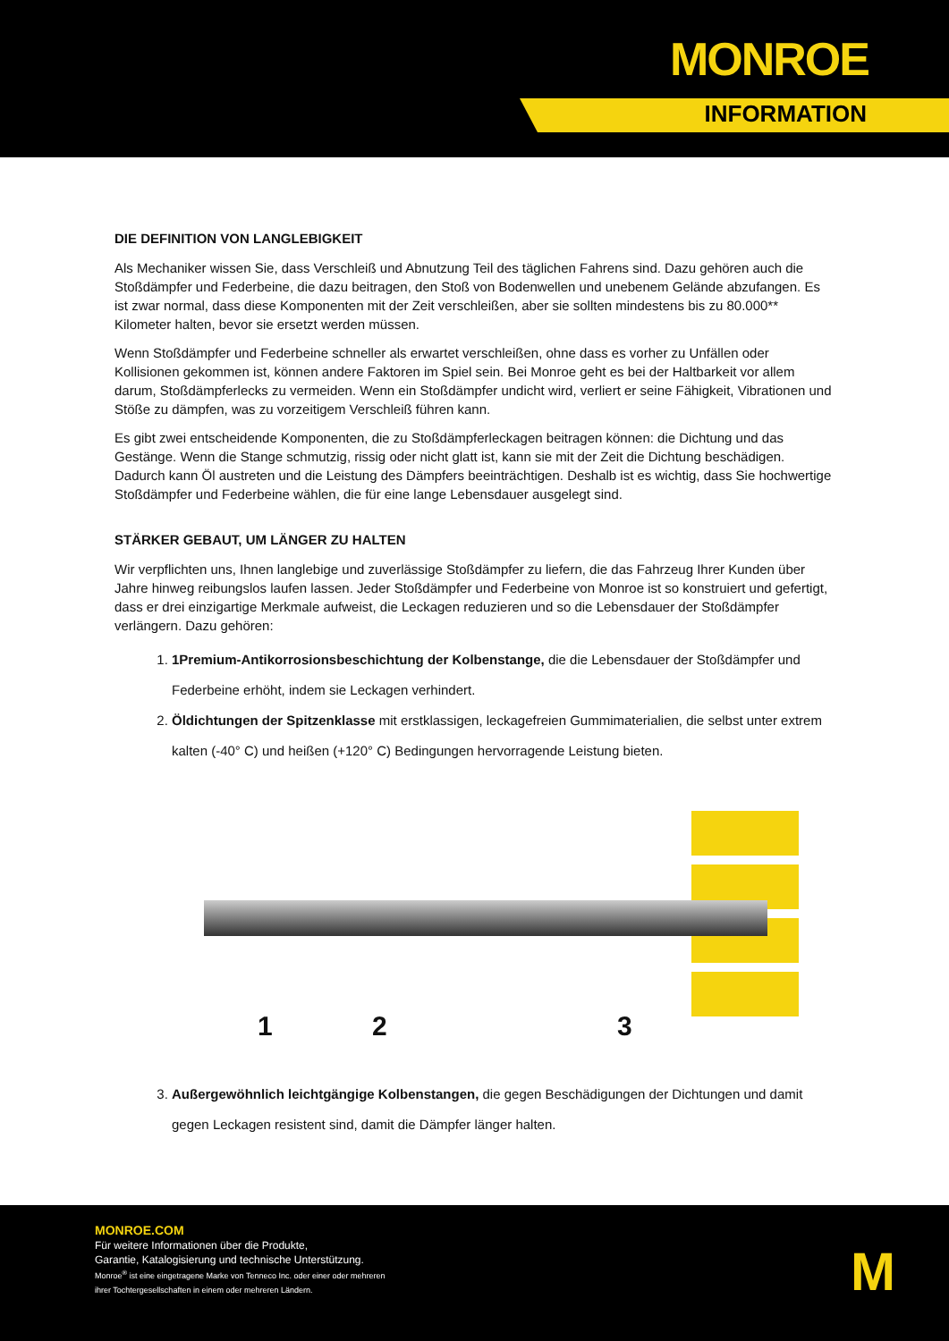MONROE
INFORMATION
DIE DEFINITION VON LANGLEBIGKEIT
Als Mechaniker wissen Sie, dass Verschleiß und Abnutzung Teil des täglichen Fahrens sind. Dazu gehören auch die Stoßdämpfer und Federbeine, die dazu beitragen, den Stoß von Bodenwellen und unebenem Gelände abzufangen. Es ist zwar normal, dass diese Komponenten mit der Zeit verschleißen, aber sie sollten mindestens bis zu 80.000** Kilometer halten, bevor sie ersetzt werden müssen.
Wenn Stoßdämpfer und Federbeine schneller als erwartet verschleißen, ohne dass es vorher zu Unfällen oder Kollisionen gekommen ist, können andere Faktoren im Spiel sein. Bei Monroe geht es bei der Haltbarkeit vor allem darum, Stoßdämpferlecks zu vermeiden. Wenn ein Stoßdämpfer undicht wird, verliert er seine Fähigkeit, Vibrationen und Stöße zu dämpfen, was zu vorzeitigem Verschleiß führen kann.
Es gibt zwei entscheidende Komponenten, die zu Stoßdämpferleckagen beitragen können: die Dichtung und das Gestänge. Wenn die Stange schmutzig, rissig oder nicht glatt ist, kann sie mit der Zeit die Dichtung beschädigen. Dadurch kann Öl austreten und die Leistung des Dämpfers beeinträchtigen. Deshalb ist es wichtig, dass Sie hochwertige Stoßdämpfer und Federbeine wählen, die für eine lange Lebensdauer ausgelegt sind.
STÄRKER GEBAUT, UM LÄNGER ZU HALTEN
Wir verpflichten uns, Ihnen langlebige und zuverlässige Stoßdämpfer zu liefern, die das Fahrzeug Ihrer Kunden über Jahre hinweg reibungslos laufen lassen. Jeder Stoßdämpfer und Federbeine von Monroe ist so konstruiert und gefertigt, dass er drei einzigartige Merkmale aufweist, die Leckagen reduzieren und so die Lebensdauer der Stoßdämpfer verlängern. Dazu gehören:
1. 1Premium-Antikorrosionsbeschichtung der Kolbenstange, die die Lebensdauer der Stoßdämpfer und Federbeine erhöht, indem sie Leckagen verhindert.
2. Öldichtungen der Spitzenklasse mit erstklassigen, leckagefreien Gummimaterialien, die selbst unter extrem kalten (-40° C) und heißen (+120° C) Bedingungen hervorragende Leistung bieten.
1 2 3
3. Außergewöhnlich leichtgängige Kolbenstangen, die gegen Beschädigungen der Dichtungen und damit gegen Leckagen resistent sind, damit die Dämpfer länger halten.
MONROE.COM
Für weitere Informationen über die Produkte,
Garantie, Katalogisierung und technische Unterstützung.
Monroe<sup>®</sup> ist eine eingetragene Marke von Tenneco Inc. oder einer oder mehreren
ihrer Tochtergesellschaften in einem oder mehreren Ländern.
M